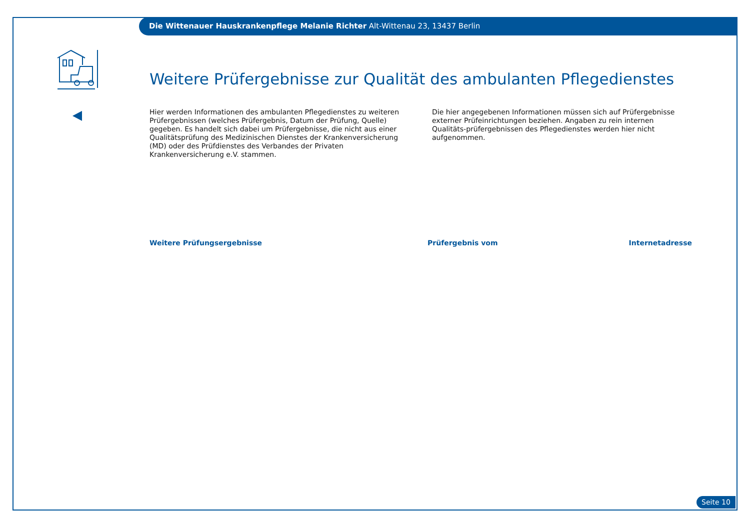Die Wittenauer Hauskrankenpflege Melanie Richter Alt-Wittenau 23, 13437 Berlin
Weitere Prüfergebnisse zur Qualität des ambulanten Pflegedienstes
Hier werden Informationen des ambulanten Pflegedienstes zu weiteren Prüfergebnissen (welches Prüfergebnis, Datum der Prüfung, Quelle) gegeben. Es handelt sich dabei um Prüfergebnisse, die nicht aus einer Qualitätsprüfung des Medizinischen Dienstes der Krankenversicherung (MD) oder des Prüfdienstes des Verbandes der Privaten Krankenversicherung e.V. stammen.
Die hier angegebenen Informationen müssen sich auf Prüfergebnisse externer Prüfeinrichtungen beziehen. Angaben zu rein internen Qualitäts-prüfergebnissen des Pflegedienstes werden hier nicht aufgenommen.
| Weitere Prüfungsergebnisse | Prüfergebnis vom | Internetadresse |
| --- | --- | --- |
Seite 10